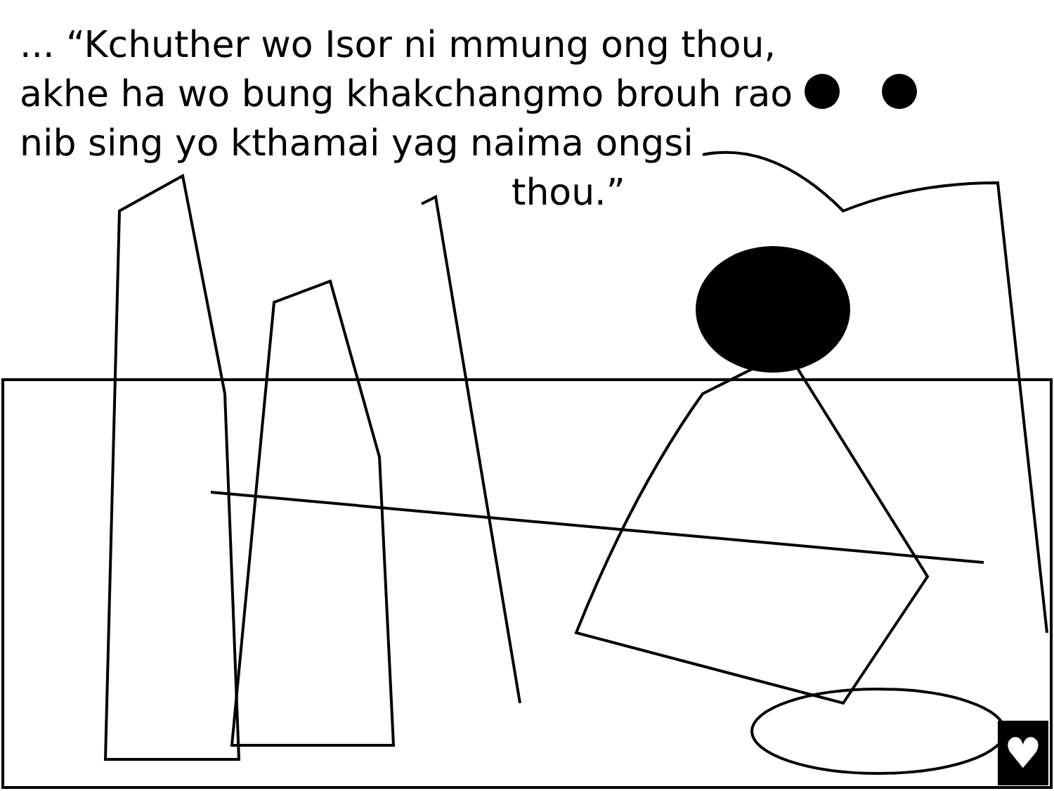... “Kchuther wo Isor ni mmung ong thou, akhe ha wo bung khakchangmo brouh rao nib sing yo kthamai yag naima ongsi
thou.”
♥